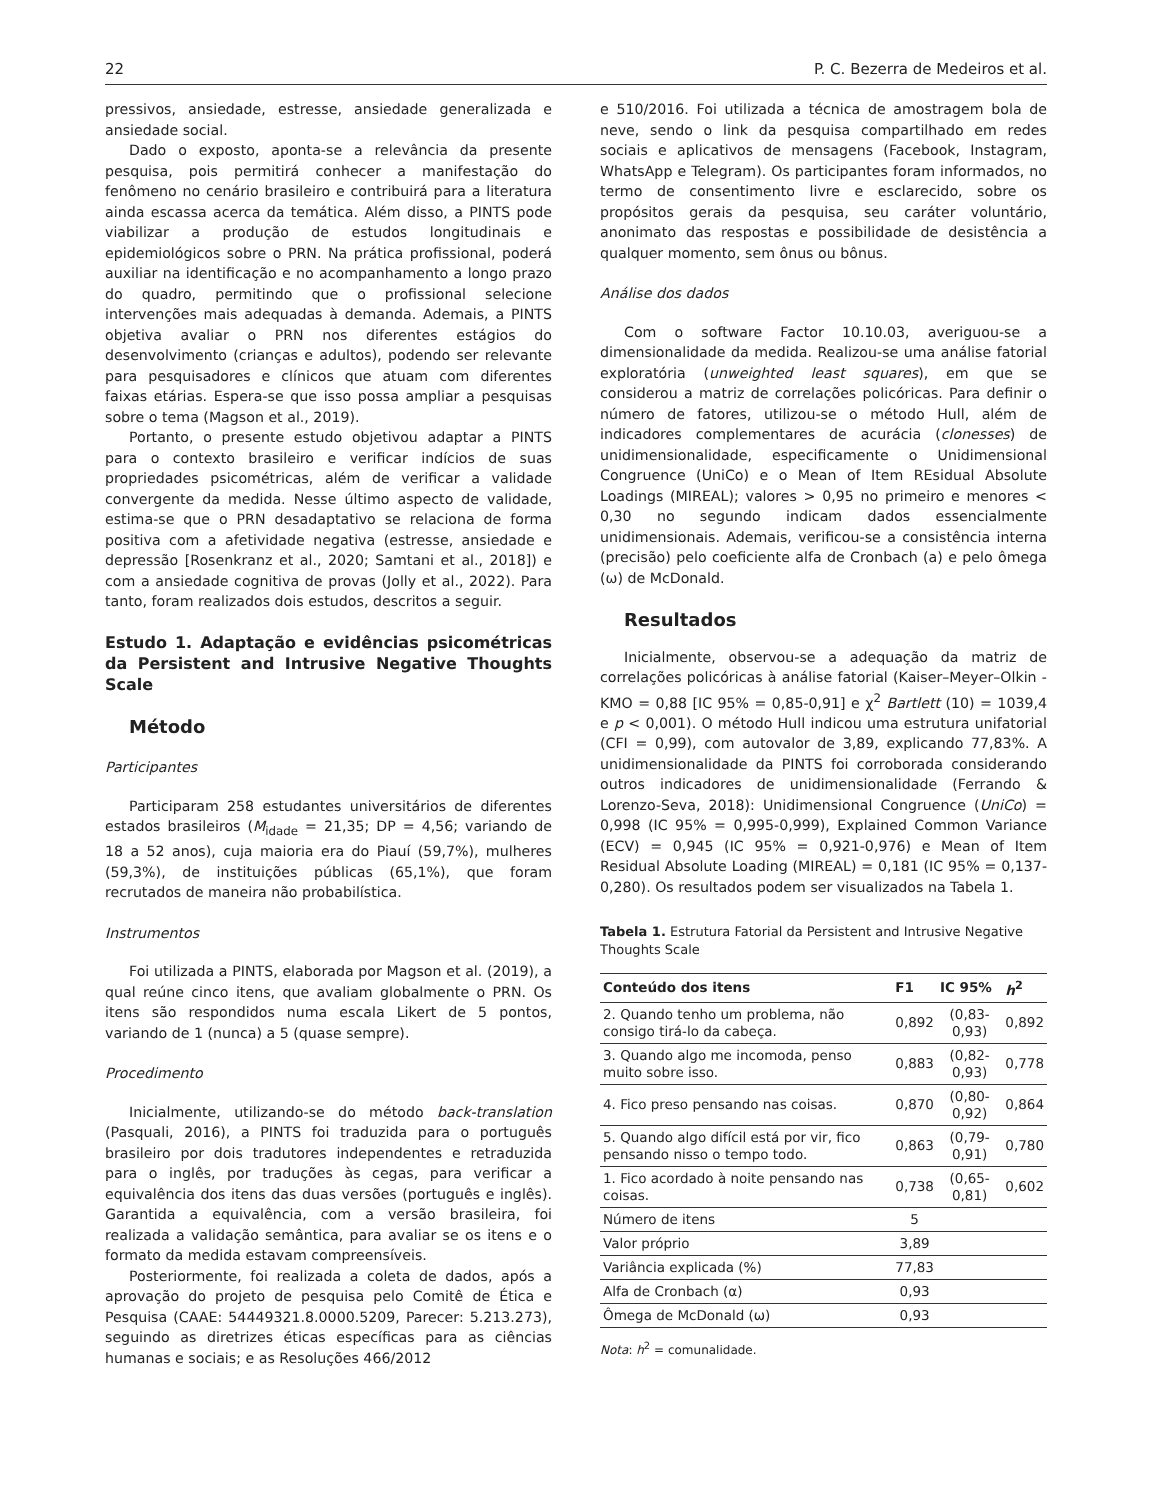22 P. C. Bezerra de Medeiros et al.
pressivos, ansiedade, estresse, ansiedade generalizada e ansiedade social.
Dado o exposto, aponta-se a relevância da presente pesquisa, pois permitirá conhecer a manifestação do fenômeno no cenário brasileiro e contribuirá para a literatura ainda escassa acerca da temática. Além disso, a PINTS pode viabilizar a produção de estudos longitudinais e epidemiológicos sobre o PRN. Na prática profissional, poderá auxiliar na identificação e no acompanhamento a longo prazo do quadro, permitindo que o profissional selecione intervenções mais adequadas à demanda. Ademais, a PINTS objetiva avaliar o PRN nos diferentes estágios do desenvolvimento (crianças e adultos), podendo ser relevante para pesquisadores e clínicos que atuam com diferentes faixas etárias. Espera-se que isso possa ampliar a pesquisas sobre o tema (Magson et al., 2019).
Portanto, o presente estudo objetivou adaptar a PINTS para o contexto brasileiro e verificar indícios de suas propriedades psicométricas, além de verificar a validade convergente da medida. Nesse último aspecto de validade, estima-se que o PRN desadaptativo se relaciona de forma positiva com a afetividade negativa (estresse, ansiedade e depressão [Rosenkranz et al., 2020; Samtani et al., 2018]) e com a ansiedade cognitiva de provas (Jolly et al., 2022). Para tanto, foram realizados dois estudos, descritos a seguir.
Estudo 1. Adaptação e evidências psicométricas da Persistent and Intrusive Negative Thoughts Scale
Método
Participantes
Participaram 258 estudantes universitários de diferentes estados brasileiros (M<sub>idade</sub> = 21,35; DP = 4,56; variando de 18 a 52 anos), cuja maioria era do Piauí (59,7%), mulheres (59,3%), de instituições públicas (65,1%), que foram recrutados de maneira não probabilística.
Instrumentos
Foi utilizada a PINTS, elaborada por Magson et al. (2019), a qual reúne cinco itens, que avaliam globalmente o PRN. Os itens são respondidos numa escala Likert de 5 pontos, variando de 1 (nunca) a 5 (quase sempre).
Procedimento
Inicialmente, utilizando-se do método back-translation (Pasquali, 2016), a PINTS foi traduzida para o português brasileiro por dois tradutores independentes e retraduzida para o inglês, por traduções às cegas, para verificar a equivalência dos itens das duas versões (português e inglês). Garantida a equivalência, com a versão brasileira, foi realizada a validação semântica, para avaliar se os itens e o formato da medida estavam compreensíveis.
Posteriormente, foi realizada a coleta de dados, após a aprovação do projeto de pesquisa pelo Comitê de Ética e Pesquisa (CAAE: 54449321.8.0000.5209, Parecer: 5.213.273), seguindo as diretrizes éticas específicas para as ciências humanas e sociais; e as Resoluções 466/2012
e 510/2016. Foi utilizada a técnica de amostragem bola de neve, sendo o link da pesquisa compartilhado em redes sociais e aplicativos de mensagens (Facebook, Instagram, WhatsApp e Telegram). Os participantes foram informados, no termo de consentimento livre e esclarecido, sobre os propósitos gerais da pesquisa, seu caráter voluntário, anonimato das respostas e possibilidade de desistência a qualquer momento, sem ônus ou bônus.
Análise dos dados
Com o software Factor 10.10.03, averiguou-se a dimensionalidade da medida. Realizou-se uma análise fatorial exploratória (unweighted least squares), em que se considerou a matriz de correlações policóricas. Para definir o número de fatores, utilizou-se o método Hull, além de indicadores complementares de acurácia (clonesses) de unidimensionalidade, especificamente o Unidimensional Congruence (UniCo) e o Mean of Item REsidual Absolute Loadings (MIREAL); valores > 0,95 no primeiro e menores < 0,30 no segundo indicam dados essencialmente unidimensionais. Ademais, verificou-se a consistência interna (precisão) pelo coeficiente alfa de Cronbach (a) e pelo ômega (ω) de McDonald.
Resultados
Inicialmente, observou-se a adequação da matriz de correlações policóricas à análise fatorial (Kaiser–Meyer–Olkin - KMO = 0,88 [IC 95% = 0,85-0,91] e χ<sup>2</sup> Bartlett (10) = 1039,4 e p < 0,001). O método Hull indicou uma estrutura unifatorial (CFI = 0,99), com autovalor de 3,89, explicando 77,83%. A unidimensionalidade da PINTS foi corroborada considerando outros indicadores de unidimensionalidade (Ferrando & Lorenzo-Seva, 2018): Unidimensional Congruence (UniCo) = 0,998 (IC 95% = 0,995-0,999), Explained Common Variance (ECV) = 0,945 (IC 95% = 0,921-0,976) e Mean of Item Residual Absolute Loading (MIREAL) = 0,181 (IC 95% = 0,137-0,280). Os resultados podem ser visualizados na Tabela 1.
Tabela 1. Estrutura Fatorial da Persistent and Intrusive Negative Thoughts Scale
| Conteúdo dos itens | F1 | IC 95% | h<sup>2</sup> |
| --- | --- | --- | --- |
| 2. Quando tenho um problema, não consigo tirá-lo da cabeça. | 0,892 | (0,83-0,93) | 0,892 |
| 3. Quando algo me incomoda, penso muito sobre isso. | 0,883 | (0,82-0,93) | 0,778 |
| 4. Fico preso pensando nas coisas. | 0,870 | (0,80-0,92) | 0,864 |
| 5. Quando algo difícil está por vir, fico pensando nisso o tempo todo. | 0,863 | (0,79-0,91) | 0,780 |
| 1. Fico acordado à noite pensando nas coisas. | 0,738 | (0,65-0,81) | 0,602 |
| Número de itens | 5 | | |
| Valor próprio | 3,89 | | |
| Variância explicada (%) | 77,83 | | |
| Alfa de Cronbach (α) | 0,93 | | |
| Ômega de McDonald (ω) | 0,93 | | |
Nota: h<sup>2</sup> = comunalidade.